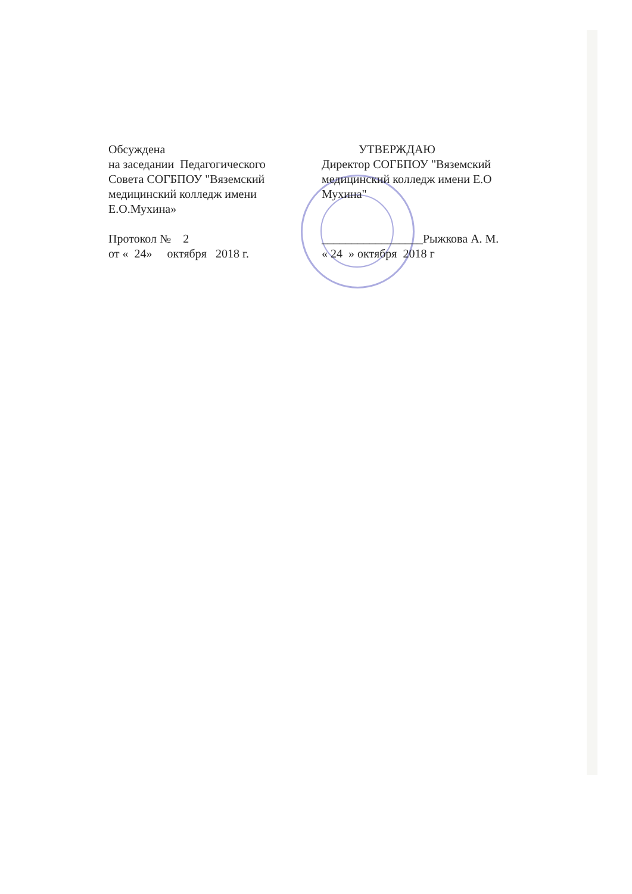Обсуждена
на заседании Педагогического
Совета СОГБПОУ "Вяземский
медицинский колледж имени
Е.О.Мухина»
Протокол № 2
от « 24» октября 2018 г.
УТВЕРЖДАЮ
Директор СОГБПОУ "Вяземский
медицинский колледж имени Е.О
Мухина"
_________________Рыжкова А. М.
« 24 » октября 2018 г